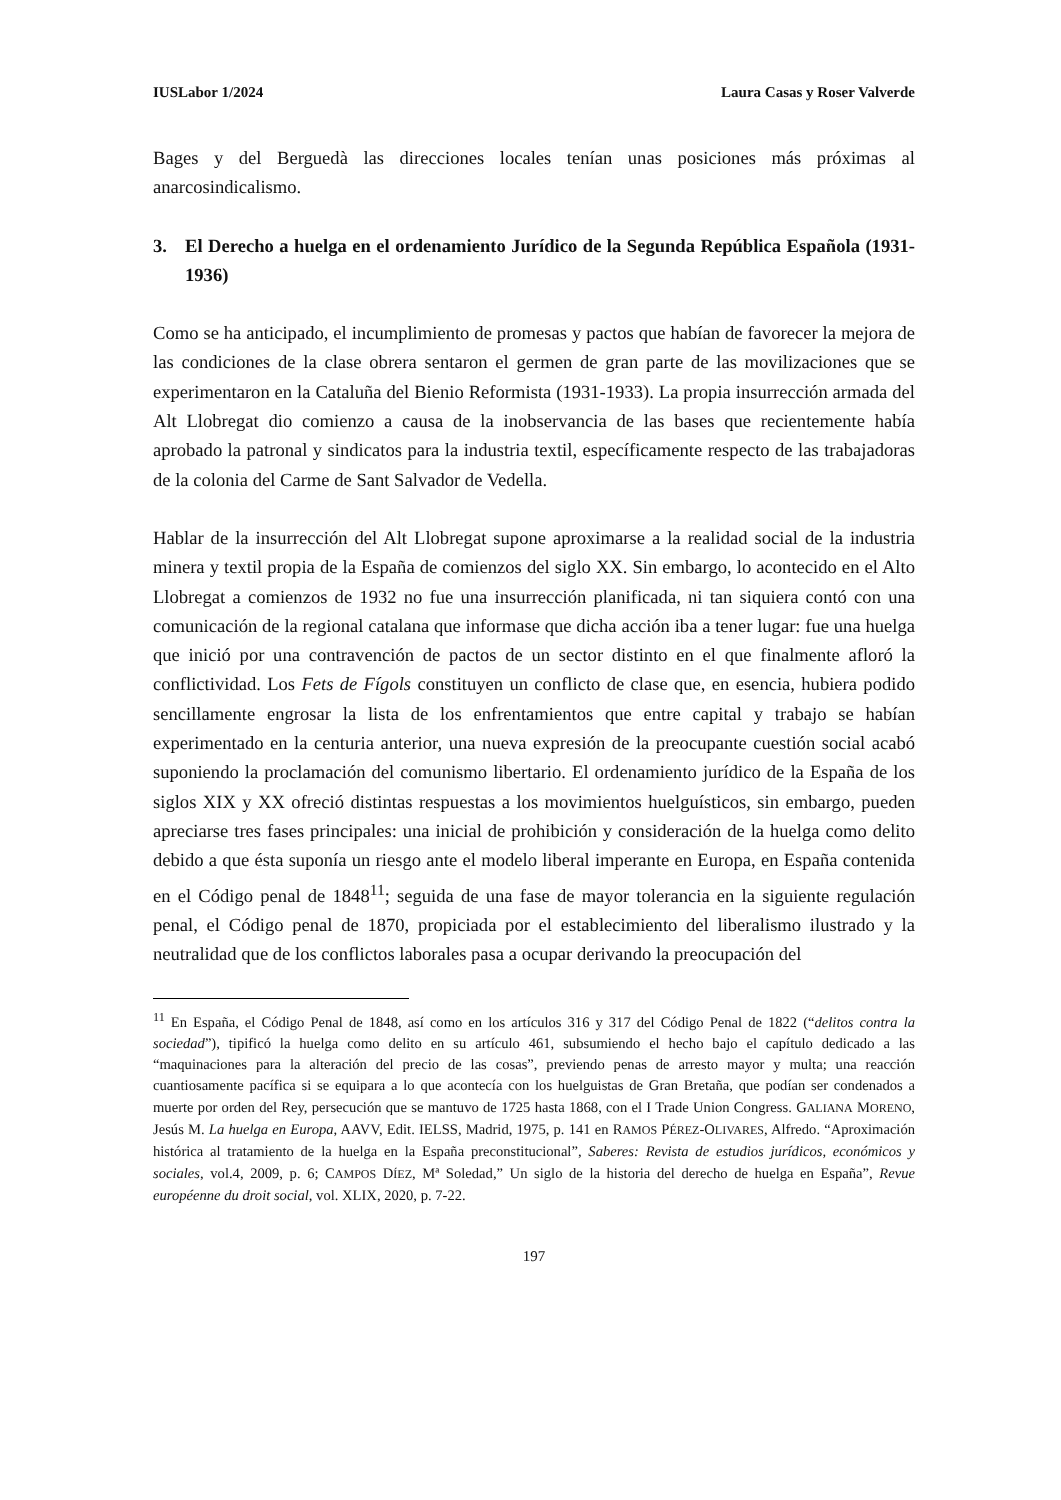IUSLabor 1/2024 Laura Casas y Roser Valverde
Bages y del Berguedà las direcciones locales tenían unas posiciones más próximas al anarcosindicalismo.
3. El Derecho a huelga en el ordenamiento Jurídico de la Segunda República Española (1931-1936)
Como se ha anticipado, el incumplimiento de promesas y pactos que habían de favorecer la mejora de las condiciones de la clase obrera sentaron el germen de gran parte de las movilizaciones que se experimentaron en la Cataluña del Bienio Reformista (1931-1933). La propia insurrección armada del Alt Llobregat dio comienzo a causa de la inobservancia de las bases que recientemente había aprobado la patronal y sindicatos para la industria textil, específicamente respecto de las trabajadoras de la colonia del Carme de Sant Salvador de Vedella.
Hablar de la insurrección del Alt Llobregat supone aproximarse a la realidad social de la industria minera y textil propia de la España de comienzos del siglo XX. Sin embargo, lo acontecido en el Alto Llobregat a comienzos de 1932 no fue una insurrección planificada, ni tan siquiera contó con una comunicación de la regional catalana que informase que dicha acción iba a tener lugar: fue una huelga que inició por una contravención de pactos de un sector distinto en el que finalmente afloró la conflictividad. Los Fets de Fígols constituyen un conflicto de clase que, en esencia, hubiera podido sencillamente engrosar la lista de los enfrentamientos que entre capital y trabajo se habían experimentado en la centuria anterior, una nueva expresión de la preocupante cuestión social acabó suponiendo la proclamación del comunismo libertario. El ordenamiento jurídico de la España de los siglos XIX y XX ofreció distintas respuestas a los movimientos huelguísticos, sin embargo, pueden apreciarse tres fases principales: una inicial de prohibición y consideración de la huelga como delito debido a que ésta suponía un riesgo ante el modelo liberal imperante en Europa, en España contenida en el Código penal de 1848<sup>11</sup>; seguida de una fase de mayor tolerancia en la siguiente regulación penal, el Código penal de 1870, propiciada por el establecimiento del liberalismo ilustrado y la neutralidad que de los conflictos laborales pasa a ocupar derivando la preocupación del
<sup>11</sup> En España, el Código Penal de 1848, así como en los artículos 316 y 317 del Código Penal de 1822 (“delitos contra la sociedad”), tipificó la huelga como delito en su artículo 461, subsumiendo el hecho bajo el capítulo dedicado a las “maquinaciones para la alteración del precio de las cosas”, previendo penas de arresto mayor y multa; una reacción cuantiosamente pacífica si se equipara a lo que acontecía con los huelguistas de Gran Bretaña, que podían ser condenados a muerte por orden del Rey, persecución que se mantuvo de 1725 hasta 1868, con el I Trade Union Congress. GALIANA MORENO, Jesús M. La huelga en Europa, AAVV, Edit. IELSS, Madrid, 1975, p. 141 en RAMOS PÉREZ-OLIVARES, Alfredo. “Aproximación histórica al tratamiento de la huelga en la España preconstitucional”, Saberes: Revista de estudios jurídicos, económicos y sociales, vol.4, 2009, p. 6; CAMPOS DÍEZ, Mª Soledad,” Un siglo de la historia del derecho de huelga en España”, Revue européenne du droit social, vol. XLIX, 2020, p. 7-22.
197